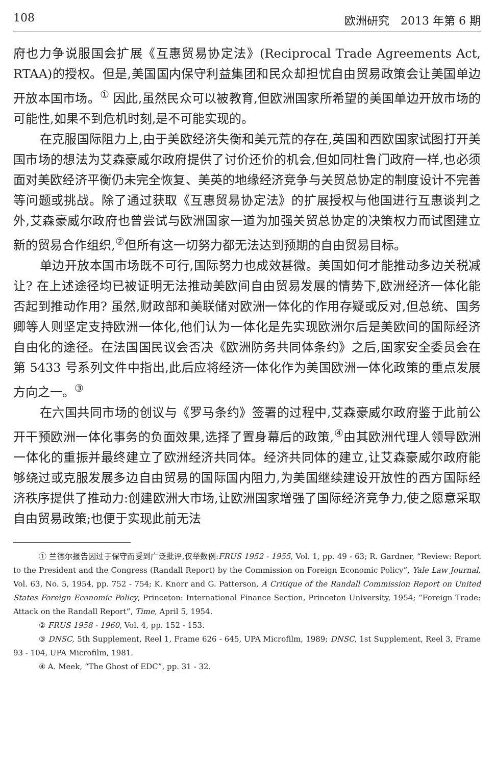108 欧洲研究　2013 年第 6 期
府也力争说服国会扩展《互惠贸易协定法》(Reciprocal Trade Agreements Act, RTAA)的授权。但是,美国国内保守利益集团和民众却担忧自由贸易政策会让美国单边开放本国市场。<sup>①</sup> 因此,虽然民众可以被教育,但欧洲国家所希望的美国单边开放市场的可能性,如果不到危机时刻,是不可能实现的。
在克服国际阻力上,由于美欧经济失衡和美元荒的存在,英国和西欧国家试图打开美国市场的想法为艾森豪威尔政府提供了讨价还价的机会,但如同杜鲁门政府一样,也必须面对美欧经济平衡仍未完全恢复、美英的地缘经济竞争与关贸总协定的制度设计不完善等问题或挑战。除了通过获取《互惠贸易协定法》的扩展授权与他国进行互惠谈判之外,艾森豪威尔政府也曾尝试与欧洲国家一道为加强关贸总协定的决策权力而试图建立新的贸易合作组织,<sup>②</sup>但所有这一切努力都无法达到预期的自由贸易目标。
单边开放本国市场既不可行,国际努力也成效甚微。美国如何才能推动多边关税减让? 在上述途径均已被证明无法推动美欧间自由贸易发展的情势下,欧洲经济一体化能否起到推动作用? 虽然,财政部和美联储对欧洲一体化的作用存疑或反对,但总统、国务卿等人则坚定支持欧洲一体化,他们认为一体化是先实现欧洲尔后是美欧间的国际经济自由化的途径。在法国国民议会否决《欧洲防务共同体条约》之后,国家安全委员会在第 5433 号系列文件中指出,此后应将经济一体化作为美国欧洲一体化政策的重点发展方向之一。<sup>③</sup>
在六国共同市场的创议与《罗马条约》签署的过程中,艾森豪威尔政府鉴于此前公开干预欧洲一体化事务的负面效果,选择了置身幕后的政策,<sup>④</sup>由其欧洲代理人领导欧洲一体化的重振并最终建立了欧洲经济共同体。经济共同体的建立,让艾森豪威尔政府能够绕过或克服发展多边自由贸易的国际国内阻力,为美国继续建设开放性的西方国际经济秩序提供了推动力:创建欧洲大市场,让欧洲国家增强了国际经济竞争力,使之愿意采取自由贸易政策;也便于实现此前无法
① 兰德尔报告因过于保守而受到广泛批评,仅举数例:FRUS 1952 - 1955, Vol. 1, pp. 49 - 63; R. Gardner, “Review: Report to the President and the Congress (Randall Report) by the Commission on Foreign Economic Policy”, Yale Law Journal, Vol. 63, No. 5, 1954, pp. 752 - 754; K. Knorr and G. Patterson, A Critique of the Randall Commission Report on United States Foreign Economic Policy, Princeton: International Finance Section, Princeton University, 1954; “Foreign Trade: Attack on the Randall Report”, Time, April 5, 1954.
② FRUS 1958 - 1960, Vol. 4, pp. 152 - 153.
③ DNSC, 5th Supplement, Reel 1, Frame 626 - 645, UPA Microfilm, 1989; DNSC, 1st Supplement, Reel 3, Frame 93 - 104, UPA Microfilm, 1981.
④ A. Meek, “The Ghost of EDC”, pp. 31 - 32.